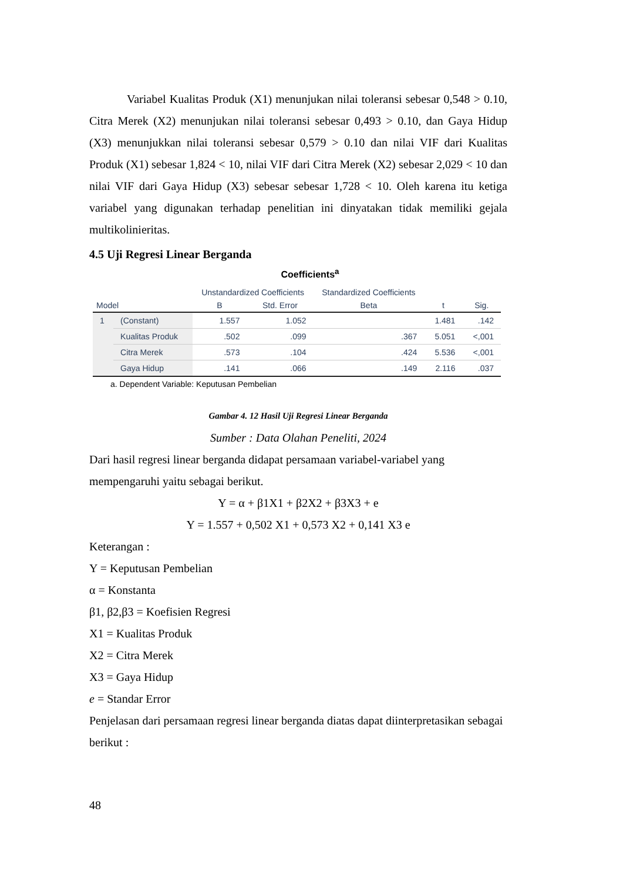Variabel Kualitas Produk (X1) menunjukan nilai toleransi sebesar 0,548 > 0.10, Citra Merek (X2) menunjukan nilai toleransi sebesar 0,493 > 0.10, dan Gaya Hidup (X3) menunjukkan nilai toleransi sebesar 0,579 > 0.10 dan nilai VIF dari Kualitas Produk (X1) sebesar 1,824 < 10, nilai VIF dari Citra Merek (X2) sebesar 2,029 < 10 dan nilai VIF dari Gaya Hidup (X3) sebesar sebesar 1,728 < 10. Oleh karena itu ketiga variabel yang digunakan terhadap penelitian ini dinyatakan tidak memiliki gejala multikolinieritas.
4.5 Uji Regresi Linear Berganda
Coefficients<sup>a</sup>
| Model | | Unstandardized Coefficients | | Standardized Coefficients | t | Sig. |
| --- | --- | --- | --- | --- | --- | --- |
| | | B | Std. Error | Beta | | |
| 1 | (Constant) | 1.557 | 1.052 | | 1.481 | .142 |
| | Kualitas Produk | .502 | .099 | .367 | 5.051 | <,001 |
| | Citra Merek | .573 | .104 | .424 | 5.536 | <,001 |
| | Gaya Hidup | .141 | .066 | .149 | 2.116 | .037 |
a. Dependent Variable: Keputusan Pembelian
Gambar 4. 12 Hasil Uji Regresi Linear Berganda
Sumber : Data Olahan Peneliti, 2024
Dari hasil regresi linear berganda didapat persamaan variabel-variabel yang mempengaruhi yaitu sebagai berikut.
Y = α + β1X1 + β2X2 + β3X3 + e
Y = 1.557 + 0,502 X1 + 0,573 X2 + 0,141 X3 e
Keterangan :
Y = Keputusan Pembelian
α = Konstanta
β1, β2,β3 = Koefisien Regresi
X1 = Kualitas Produk
X2 = Citra Merek
X3 = Gaya Hidup
e = Standar Error
Penjelasan dari persamaan regresi linear berganda diatas dapat diinterpretasikan sebagai berikut :
48